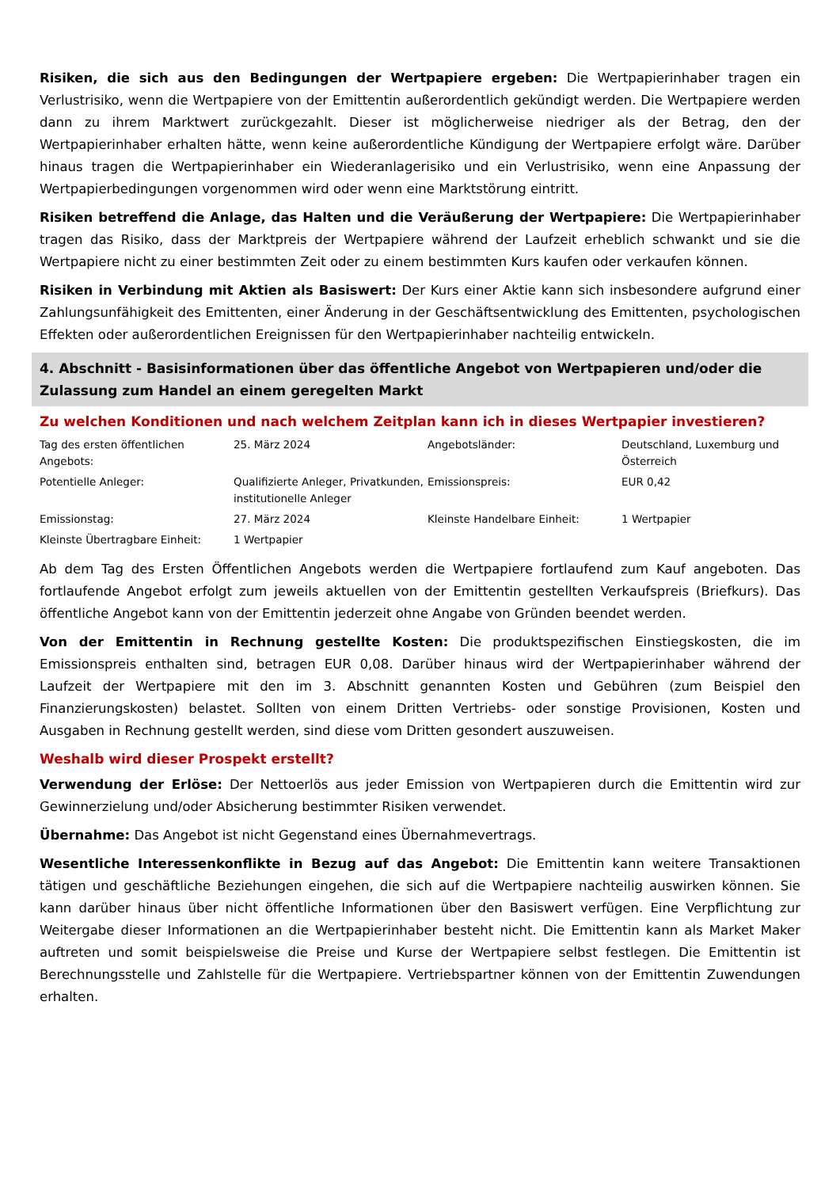Risiken, die sich aus den Bedingungen der Wertpapiere ergeben: Die Wertpapierinhaber tragen ein Verlustrisiko, wenn die Wertpapiere von der Emittentin außerordentlich gekündigt werden. Die Wertpapiere werden dann zu ihrem Marktwert zurückgezahlt. Dieser ist möglicherweise niedriger als der Betrag, den der Wertpapierinhaber erhalten hätte, wenn keine außerordentliche Kündigung der Wertpapiere erfolgt wäre. Darüber hinaus tragen die Wertpapierinhaber ein Wiederanlagerisiko und ein Verlustrisiko, wenn eine Anpassung der Wertpapierbedingungen vorgenommen wird oder wenn eine Marktstörung eintritt.
Risiken betreffend die Anlage, das Halten und die Veräußerung der Wertpapiere: Die Wertpapierinhaber tragen das Risiko, dass der Marktpreis der Wertpapiere während der Laufzeit erheblich schwankt und sie die Wertpapiere nicht zu einer bestimmten Zeit oder zu einem bestimmten Kurs kaufen oder verkaufen können.
Risiken in Verbindung mit Aktien als Basiswert: Der Kurs einer Aktie kann sich insbesondere aufgrund einer Zahlungsunfähigkeit des Emittenten, einer Änderung in der Geschäftsentwicklung des Emittenten, psychologischen Effekten oder außerordentlichen Ereignissen für den Wertpapierinhaber nachteilig entwickeln.
4. Abschnitt - Basisinformationen über das öffentliche Angebot von Wertpapieren und/oder die Zulassung zum Handel an einem geregelten Markt
Zu welchen Konditionen und nach welchem Zeitplan kann ich in dieses Wertpapier investieren?
| Tag des ersten öffentlichen Angebots: | 25. März 2024 | Angebotsländer: | Deutschland, Luxemburg und Österreich |
| Potentielle Anleger: | Qualifizierte Anleger, Privatkunden, institutionelle Anleger | Emissionspreis: | EUR 0,42 |
| Emissionstag: | 27. März 2024 | Kleinste Handelbare Einheit: | 1 Wertpapier |
| Kleinste Übertragbare Einheit: | 1 Wertpapier | | |
Ab dem Tag des Ersten Öffentlichen Angebots werden die Wertpapiere fortlaufend zum Kauf angeboten. Das fortlaufende Angebot erfolgt zum jeweils aktuellen von der Emittentin gestellten Verkaufspreis (Briefkurs). Das öffentliche Angebot kann von der Emittentin jederzeit ohne Angabe von Gründen beendet werden.
Von der Emittentin in Rechnung gestellte Kosten: Die produktspezifischen Einstiegskosten, die im Emissionspreis enthalten sind, betragen EUR 0,08. Darüber hinaus wird der Wertpapierinhaber während der Laufzeit der Wertpapiere mit den im 3. Abschnitt genannten Kosten und Gebühren (zum Beispiel den Finanzierungskosten) belastet. Sollten von einem Dritten Vertriebs- oder sonstige Provisionen, Kosten und Ausgaben in Rechnung gestellt werden, sind diese vom Dritten gesondert auszuweisen.
Weshalb wird dieser Prospekt erstellt?
Verwendung der Erlöse: Der Nettoerlös aus jeder Emission von Wertpapieren durch die Emittentin wird zur Gewinnerzielung und/oder Absicherung bestimmter Risiken verwendet.
Übernahme: Das Angebot ist nicht Gegenstand eines Übernahmevertrags.
Wesentliche Interessenkonflikte in Bezug auf das Angebot: Die Emittentin kann weitere Transaktionen tätigen und geschäftliche Beziehungen eingehen, die sich auf die Wertpapiere nachteilig auswirken können. Sie kann darüber hinaus über nicht öffentliche Informationen über den Basiswert verfügen. Eine Verpflichtung zur Weitergabe dieser Informationen an die Wertpapierinhaber besteht nicht. Die Emittentin kann als Market Maker auftreten und somit beispielsweise die Preise und Kurse der Wertpapiere selbst festlegen. Die Emittentin ist Berechnungsstelle und Zahlstelle für die Wertpapiere. Vertriebspartner können von der Emittentin Zuwendungen erhalten.